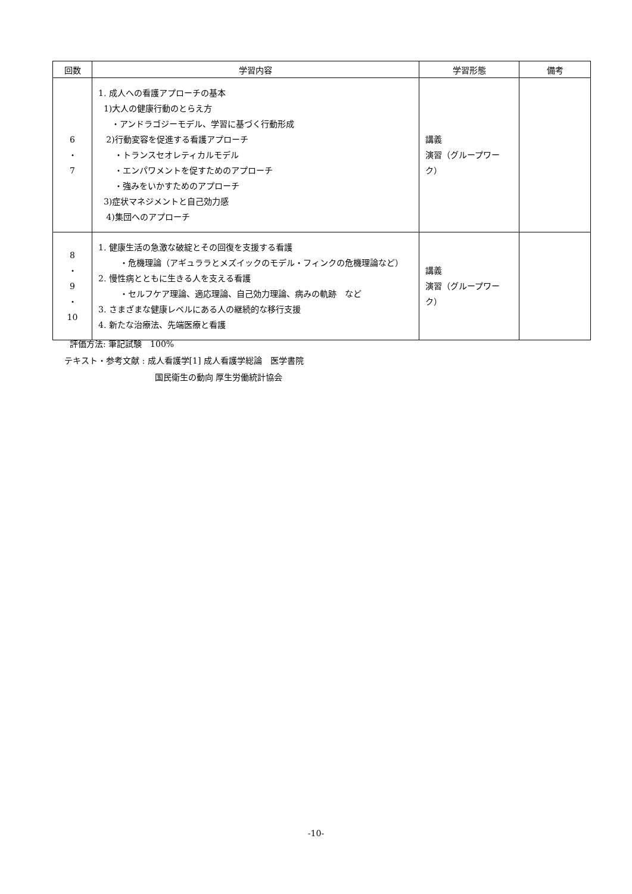| 回数 | 学習内容 | 学習形態 | 備考 |
| --- | --- | --- | --- |
| 6 ・ 7 | 1. 成人への看護アプローチの基本 1)大人の健康行動のとらえ方 ・アンドラゴジーモデル、学習に基づく行動形成 2)行動変容を促進する看護アプローチ ・トランスセオレティカルモデル ・エンパワメントを促すためのアプローチ ・強みをいかすためのアプローチ 3)症状マネジメントと自己効力感 4)集団へのアプローチ | 講義 演習（グループワーク） | |
| 8 ・ 9 ・ 10 | 1. 健康生活の急激な破綻とその回復を支援する看護 ・危機理論（アギュララとメズイックのモデル・フィンクの危機理論など） 2. 慢性病とともに生きる人を支える看護 ・セルフケア理論、適応理論、自己効力理論、病みの軌跡 など 3. さまざまな健康レベルにある人の継続的な移行支援 4. 新たな治療法、先端医療と看護 | 講義 演習（グループワーク） | |
評価方法: 筆記試験　100%
テキスト・参考文献 : 成人看護学[1] 成人看護学総論　医学書院
国民衛生の動向 厚生労働統計協会
-10-